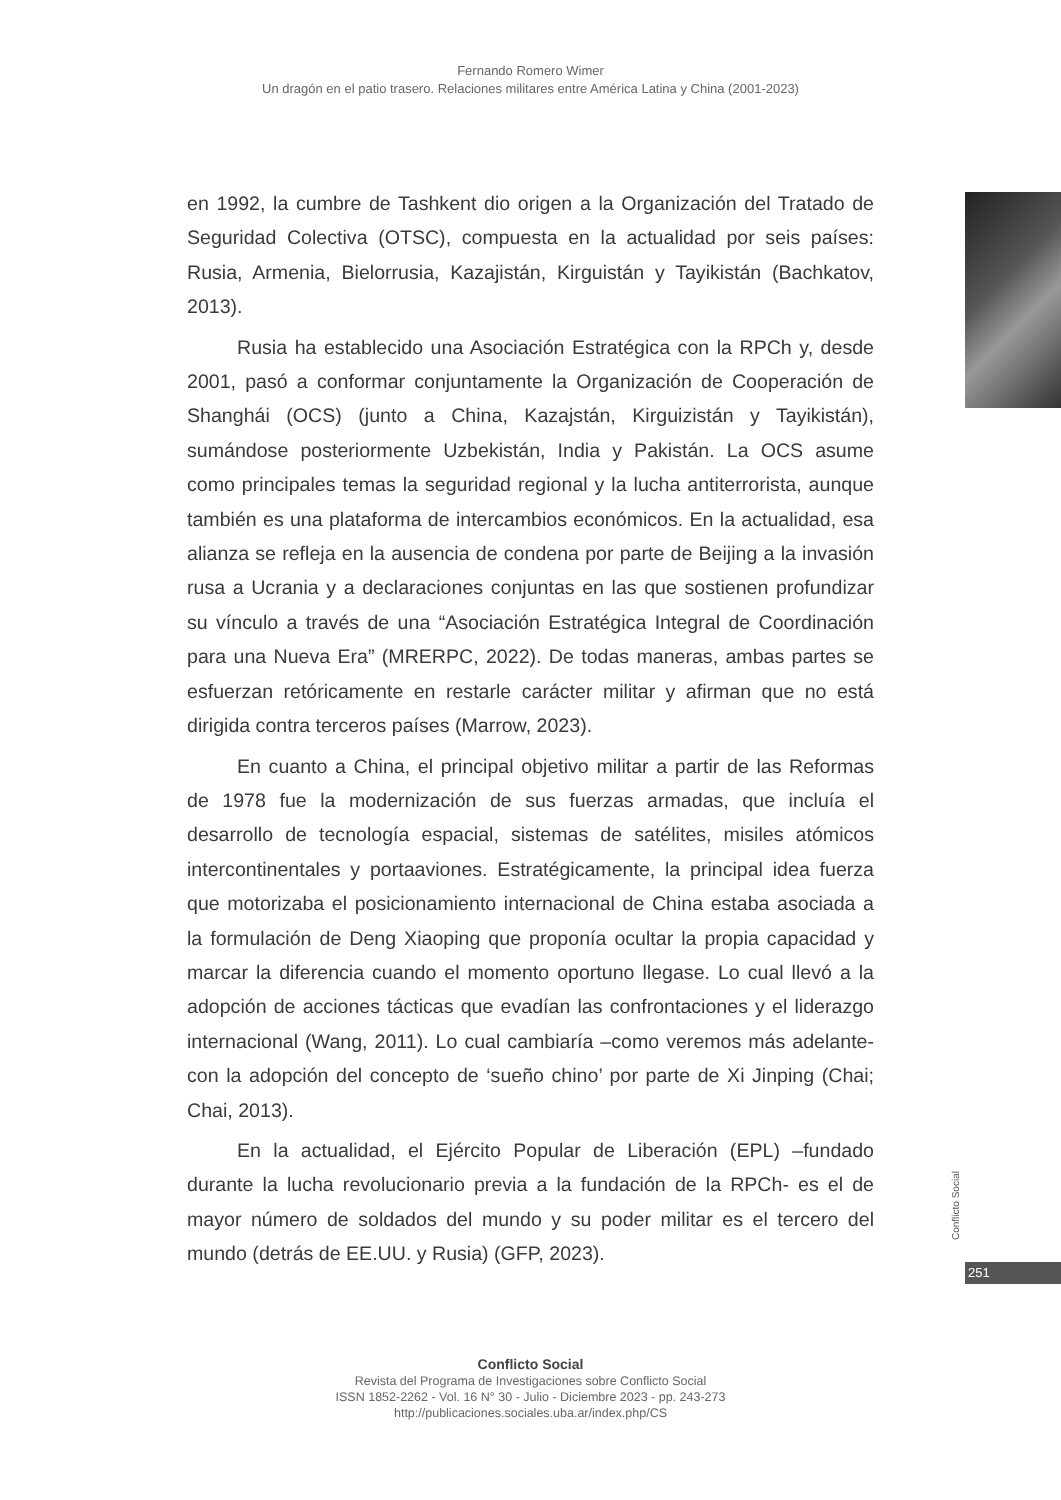Fernando Romero Wimer
Un dragón en el patio trasero. Relaciones militares entre América Latina y China (2001-2023)
en 1992, la cumbre de Tashkent dio origen a la Organización del Tratado de Seguridad Colectiva (OTSC), compuesta en la actualidad por seis países: Rusia, Armenia, Bielorrusia, Kazajistán, Kirguistán y Tayikistán (Bachkatov, 2013).
Rusia ha establecido una Asociación Estratégica con la RPCh y, desde 2001, pasó a conformar conjuntamente la Organización de Cooperación de Shanghái (OCS) (junto a China, Kazajstán, Kirguizistán y Tayikistán), sumándose posteriormente Uzbekistán, India y Pakistán. La OCS asume como principales temas la seguridad regional y la lucha antiterrorista, aunque también es una plataforma de intercambios económicos. En la actualidad, esa alianza se refleja en la ausencia de condena por parte de Beijing a la invasión rusa a Ucrania y a declaraciones conjuntas en las que sostienen profundizar su vínculo a través de una “Asociación Estratégica Integral de Coordinación para una Nueva Era” (MRERPC, 2022). De todas maneras, ambas partes se esfuerzan retóricamente en restarle carácter militar y afirman que no está dirigida contra terceros países (Marrow, 2023).
En cuanto a China, el principal objetivo militar a partir de las Reformas de 1978 fue la modernización de sus fuerzas armadas, que incluía el desarrollo de tecnología espacial, sistemas de satélites, misiles atómicos intercontinentales y portaaviones. Estratégicamente, la principal idea fuerza que motorizaba el posicionamiento internacional de China estaba asociada a la formulación de Deng Xiaoping que proponía ocultar la propia capacidad y marcar la diferencia cuando el momento oportuno llegase. Lo cual llevó a la adopción de acciones tácticas que evadían las confrontaciones y el liderazgo internacional (Wang, 2011). Lo cual cambiaría –como veremos más adelante- con la adopción del concepto de ‘sueño chino’ por parte de Xi Jinping (Chai; Chai, 2013).
En la actualidad, el Ejército Popular de Liberación (EPL) –fundado durante la lucha revolucionario previa a la fundación de la RPCh- es el de mayor número de soldados del mundo y su poder militar es el tercero del mundo (detrás de EE.UU. y Rusia) (GFP, 2023).
Conflicto Social
251
Conflicto Social
Revista del Programa de Investigaciones sobre Conflicto Social
ISSN 1852-2262 - Vol. 16 N° 30 - Julio - Diciembre 2023 - pp. 243-273
http://publicaciones.sociales.uba.ar/index.php/CS